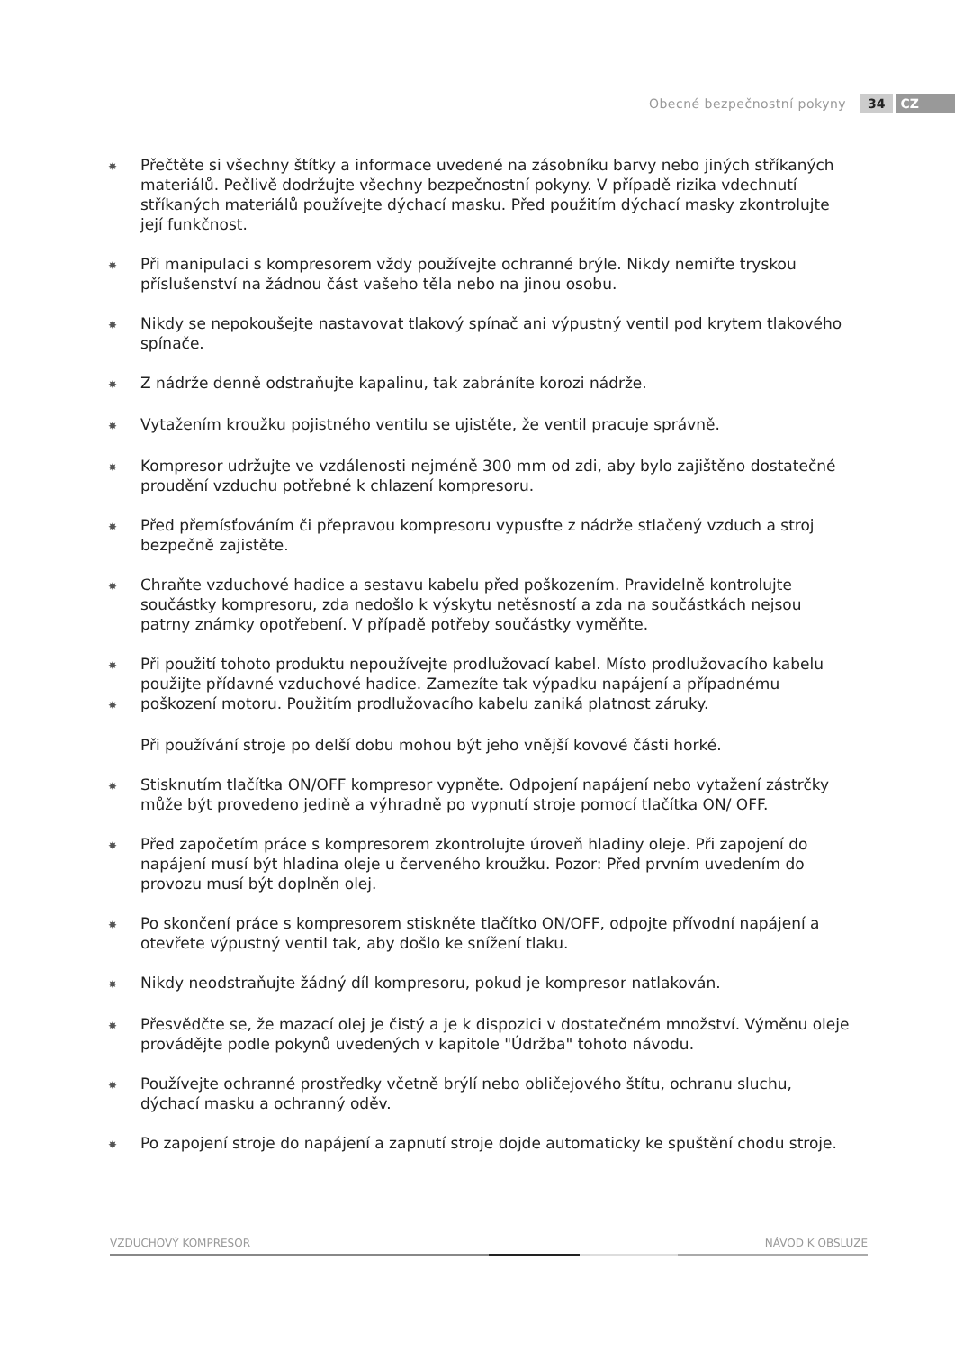Obecné bezpečnostní pokyny 34 CZ
✸ Přečtěte si všechny štítky a informace uvedené na zásobníku barvy nebo jiných stříkaných materiálů. Pečlivě dodržujte všechny bezpečnostní pokyny. V případě rizika vdechnutí stříkaných materiálů používejte dýchací masku. Před použitím dýchací masky zkontrolujte její funkčnost.
✸ Při manipulaci s kompresorem vždy používejte ochranné brýle. Nikdy nemiřte tryskou příslušenství na žádnou část vašeho těla nebo na jinou osobu.
✸ Nikdy se nepokoušejte nastavovat tlakový spínač ani výpustný ventil pod krytem tlakového spínače.
✸ Z nádrže denně odstraňujte kapalinu, tak zabráníte korozi nádrže.
✸ Vytažením kroužku pojistného ventilu se ujistěte, že ventil pracuje správně.
✸ Kompresor udržujte ve vzdálenosti nejméně 300 mm od zdi, aby bylo zajištěno dostatečné proudění vzduchu potřebné k chlazení kompresoru.
✸ Před přemísťováním či přepravou kompresoru vypusťte z nádrže stlačený vzduch a stroj bezpečně zajistěte.
✸ Chraňte vzduchové hadice a sestavu kabelu před poškozením. Pravidelně kontrolujte součástky kompresoru, zda nedošlo k výskytu netěsností a zda na součástkách nejsou patrny známky opotřebení. V případě potřeby součástky vyměňte.
✸
✸ Při použití tohoto produktu nepoužívejte prodlužovací kabel. Místo prodlužovacího kabelu použijte přídavné vzduchové hadice. Zamezíte tak výpadku napájení a případnému poškození motoru. Použitím prodlužovacího kabelu zaniká platnost záruky.
Při používání stroje po delší dobu mohou být jeho vnější kovové části horké.
✸ Stisknutím tlačítka ON/OFF kompresor vypněte. Odpojení napájení nebo vytažení zástrčky může být provedeno jedině a výhradně po vypnutí stroje pomocí tlačítka ON/ OFF.
✸ Před započetím práce s kompresorem zkontrolujte úroveň hladiny oleje. Při zapojení do napájení musí být hladina oleje u červeného kroužku. Pozor: Před prvním uvedením do provozu musí být doplněn olej.
✸ Po skončení práce s kompresorem stiskněte tlačítko ON/OFF, odpojte přívodní napájení a otevřete výpustný ventil tak, aby došlo ke snížení tlaku.
✸ Nikdy neodstraňujte žádný díl kompresoru, pokud je kompresor natlakován.
✸ Přesvědčte se, že mazací olej je čistý a je k dispozici v dostatečném množství. Výměnu oleje provádějte podle pokynů uvedených v kapitole "Údržba" tohoto návodu.
✸ Používejte ochranné prostředky včetně brýlí nebo obličejového štítu, ochranu sluchu, dýchací masku a ochranný oděv.
✸ Po zapojení stroje do napájení a zapnutí stroje dojde automaticky ke spuštění chodu stroje.
VZDUCHOVÝ KOMPRESOR NÁVOD K OBSLUZE